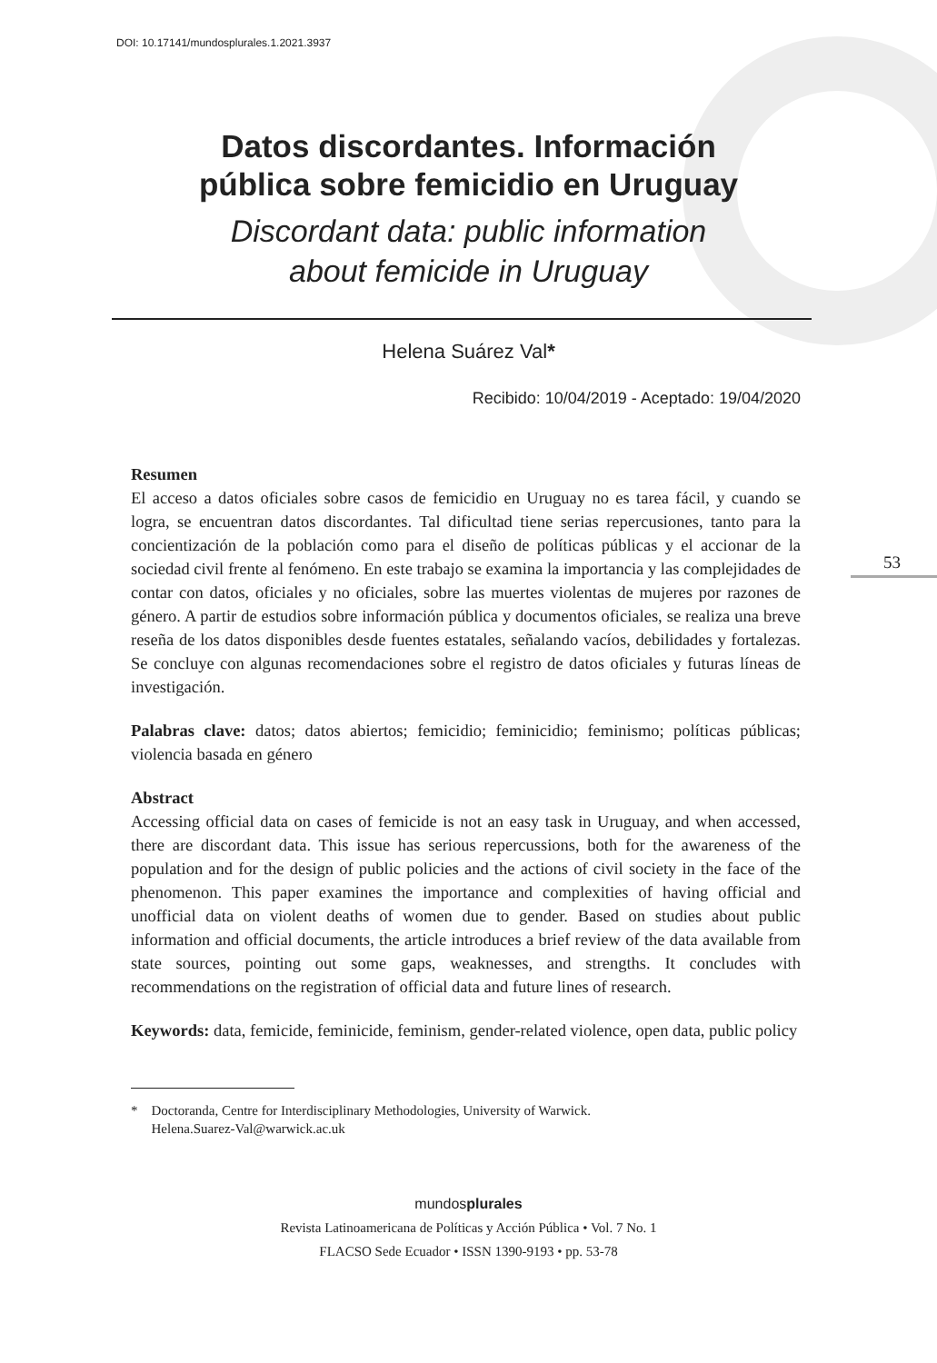DOI: 10.17141/mundosplurales.1.2021.3937
Datos discordantes. Información
pública sobre femicidio en Uruguay
Discordant data: public information
about femicide in Uruguay
Helena Suárez Val*
Recibido: 10/04/2019 - Aceptado: 19/04/2020
Resumen
El acceso a datos oficiales sobre casos de femicidio en Uruguay no es tarea fácil, y cuando se logra, se encuentran datos discordantes. Tal dificultad tiene serias repercusiones, tanto para la concientización de la población como para el diseño de políticas públicas y el accionar de la sociedad civil frente al fenómeno. En este trabajo se examina la importancia y las complejidades de contar con datos, oficiales y no oficiales, sobre las muertes violentas de mujeres por razones de género. A partir de estudios sobre información pública y documentos oficiales, se realiza una breve reseña de los datos disponibles desde fuentes estatales, señalando vacíos, debilidades y fortalezas. Se concluye con algunas recomendaciones sobre el registro de datos oficiales y futuras líneas de investigación.
Palabras clave: datos; datos abiertos; femicidio; feminicidio; feminismo; políticas públicas; violencia basada en género
Abstract
Accessing official data on cases of femicide is not an easy task in Uruguay, and when accessed, there are discordant data. This issue has serious repercussions, both for the awareness of the population and for the design of public policies and the actions of civil society in the face of the phenomenon. This paper examines the importance and complexities of having official and unofficial data on violent deaths of women due to gender. Based on studies about public information and official documents, the article introduces a brief review of the data available from state sources, pointing out some gaps, weaknesses, and strengths. It concludes with recommendations on the registration of official data and future lines of research.
Keywords: data, femicide, feminicide, feminism, gender-related violence, open data, public policy
* Doctoranda, Centre for Interdisciplinary Methodologies, University of Warwick.
Helena.Suarez-Val@warwick.ac.uk
mundosplurales
Revista Latinoamericana de Políticas y Acción Pública • Vol. 7 No. 1
FLACSO Sede Ecuador • ISSN 1390-9193 • pp. 53-78
53